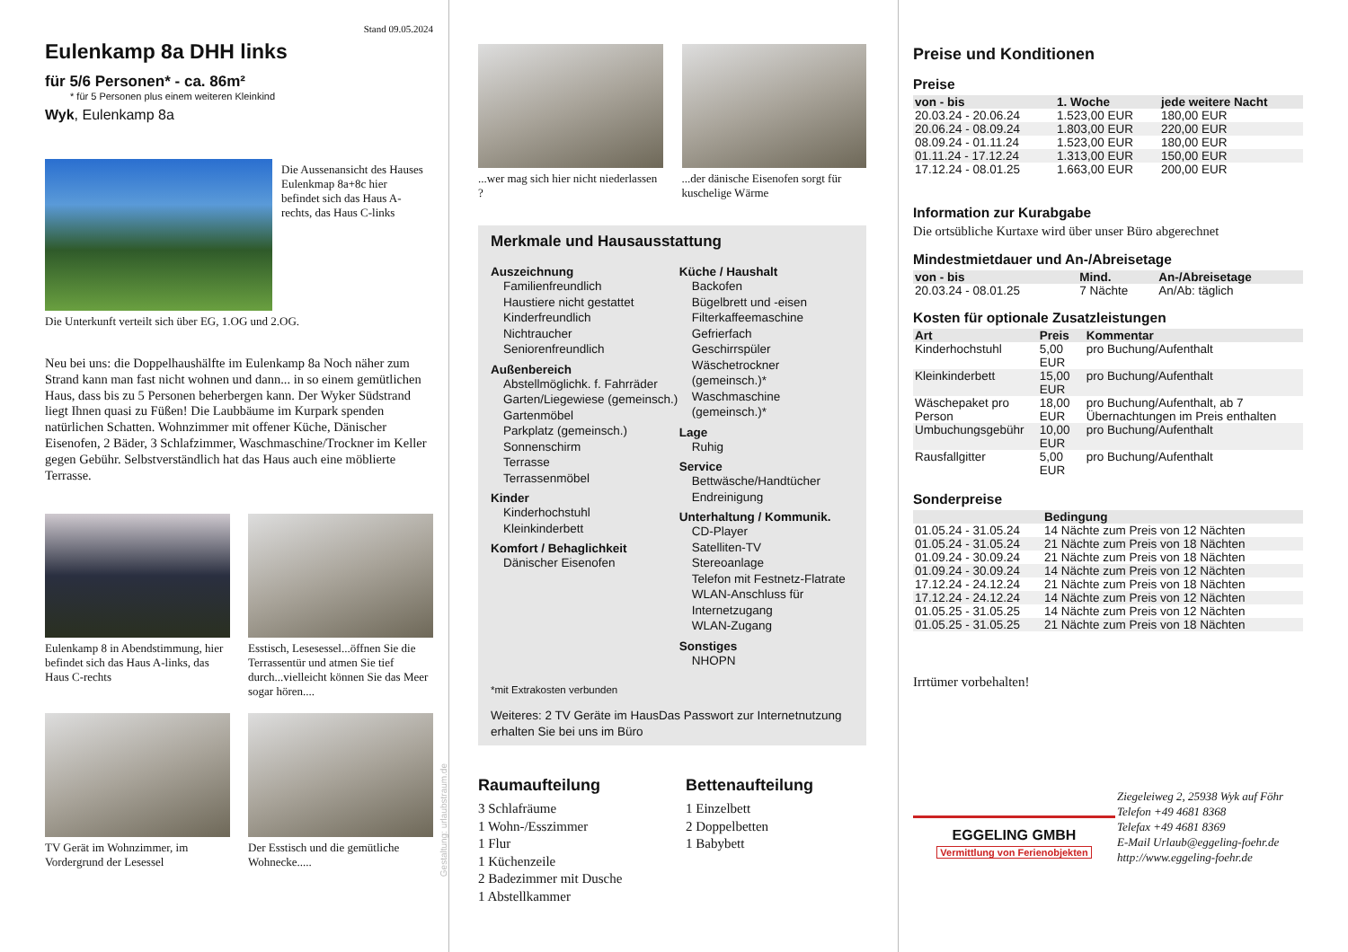Stand 09.05.2024
Eulenkamp 8a DHH links
für 5/6 Personen* - ca. 86m²
* für 5 Personen plus einem weiteren Kleinkind
Wyk, Eulenkamp 8a
Die Aussenansicht des Hauses Eulenkmap 8a+8c hier befindet sich das Haus A-rechts, das Haus C-links
Die Unterkunft verteilt sich über EG, 1.OG und 2.OG.
Neu bei uns: die Doppelhaushälfte im Eulenkamp 8a Noch näher zum Strand kann man fast nicht wohnen und dann... in so einem gemütlichen Haus, dass bis zu 5 Personen beherbergen kann. Der Wyker Südstrand liegt Ihnen quasi zu Füßen! Die Laubbäume im Kurpark spenden natürlichen Schatten. Wohnzimmer mit offener Küche, Dänischer Eisenofen, 2 Bäder, 3 Schlafzimmer, Waschmaschine/Trockner im Keller gegen Gebühr. Selbstverständlich hat das Haus auch eine möblierte Terrasse.
Eulenkamp 8 in Abendstimmung, hier befindet sich das Haus A-links, das Haus C-rechts
Esstisch, Lesesessel...öffnen Sie die Terrassentür und atmen Sie tief durch...vielleicht können Sie das Meer sogar hören....
TV Gerät im Wohnzimmer, im Vordergrund der Lesessel
Der Esstisch und die gemütliche Wohnecke.....
Gestaltung: urlaubstraum.de
...wer mag sich hier nicht niederlassen ?
...der dänische Eisenofen sorgt für kuschelige Wärme
Merkmale und Hausausstattung
Auszeichnung
Familienfreundlich
Haustiere nicht gestattet
Kinderfreundlich
Nichtraucher
Seniorenfreundlich
Außenbereich
Abstellmöglichk. f. Fahrräder
Garten/Liegewiese (gemeinsch.)
Gartenmöbel
Parkplatz (gemeinsch.)
Sonnenschirm
Terrasse
Terrassenmöbel
Kinder
Kinderhochstuhl
Kleinkinderbett
Komfort / Behaglichkeit
Dänischer Eisenofen
Küche / Haushalt
Backofen
Bügelbrett und -eisen
Filterkaffeemaschine
Gefrierfach
Geschirrspüler
Wäschetrockner (gemeinsch.)*
Waschmaschine (gemeinsch.)*
Lage
Ruhig
Service
Bettwäsche/Handtücher
Endreinigung
Unterhaltung / Kommunik.
CD-Player
Satelliten-TV
Stereoanlage
Telefon mit Festnetz-Flatrate
WLAN-Anschluss für Internetzugang
WLAN-Zugang
Sonstiges
NHOPN
*mit Extrakosten verbunden
Weiteres: 2 TV Geräte im HausDas Passwort zur Internetnutzung erhalten Sie bei uns im Büro
Raumaufteilung
3 Schlafräume
1 Wohn-/Esszimmer
1 Flur
1 Küchenzeile
2 Badezimmer mit Dusche
1 Abstellkammer
Bettenaufteilung
1 Einzelbett
2 Doppelbetten
1 Babybett
Preise und Konditionen
Preise
| von - bis | 1. Woche | jede weitere Nacht |
| --- | --- | --- |
| 20.03.24 - 20.06.24 | 1.523,00 EUR | 180,00 EUR |
| 20.06.24 - 08.09.24 | 1.803,00 EUR | 220,00 EUR |
| 08.09.24 - 01.11.24 | 1.523,00 EUR | 180,00 EUR |
| 01.11.24 - 17.12.24 | 1.313,00 EUR | 150,00 EUR |
| 17.12.24 - 08.01.25 | 1.663,00 EUR | 200,00 EUR |
Information zur Kurabgabe
Die ortsübliche Kurtaxe wird über unser Büro abgerechnet
Mindestmietdauer und An-/Abreisetage
| von - bis | Mind. | An-/Abreisetage |
| --- | --- | --- |
| 20.03.24 - 08.01.25 | 7 Nächte | An/Ab: täglich |
Kosten für optionale Zusatzleistungen
| Art | Preis | Kommentar |
| --- | --- | --- |
| Kinderhochstuhl | 5,00 EUR | pro Buchung/Aufenthalt |
| Kleinkinderbett | 15,00 EUR | pro Buchung/Aufenthalt |
| Wäschepaket pro Person | 18,00 EUR | pro Buchung/Aufenthalt, ab 7 Übernachtungen im Preis enthalten |
| Umbuchungsgebühr | 10,00 EUR | pro Buchung/Aufenthalt |
| Rausfallgitter | 5,00 EUR | pro Buchung/Aufenthalt |
Sonderpreise
| | Bedingung |
| --- | --- |
| 01.05.24 - 31.05.24 | 14 Nächte zum Preis von 12 Nächten |
| 01.05.24 - 31.05.24 | 21 Nächte zum Preis von 18 Nächten |
| 01.09.24 - 30.09.24 | 21 Nächte zum Preis von 18 Nächten |
| 01.09.24 - 30.09.24 | 14 Nächte zum Preis von 12 Nächten |
| 17.12.24 - 24.12.24 | 21 Nächte zum Preis von 18 Nächten |
| 17.12.24 - 24.12.24 | 14 Nächte zum Preis von 12 Nächten |
| 01.05.25 - 31.05.25 | 14 Nächte zum Preis von 12 Nächten |
| 01.05.25 - 31.05.25 | 21 Nächte zum Preis von 18 Nächten |
Irrtümer vorbehalten!
EGGELING GMBH
Vermittlung von Ferienobjekten
Ziegeleiweg 2, 25938 Wyk auf Föhr
Telefon +49 4681 8368
Telefax +49 4681 8369
E-Mail Urlaub@eggeling-foehr.de
http://www.eggeling-foehr.de